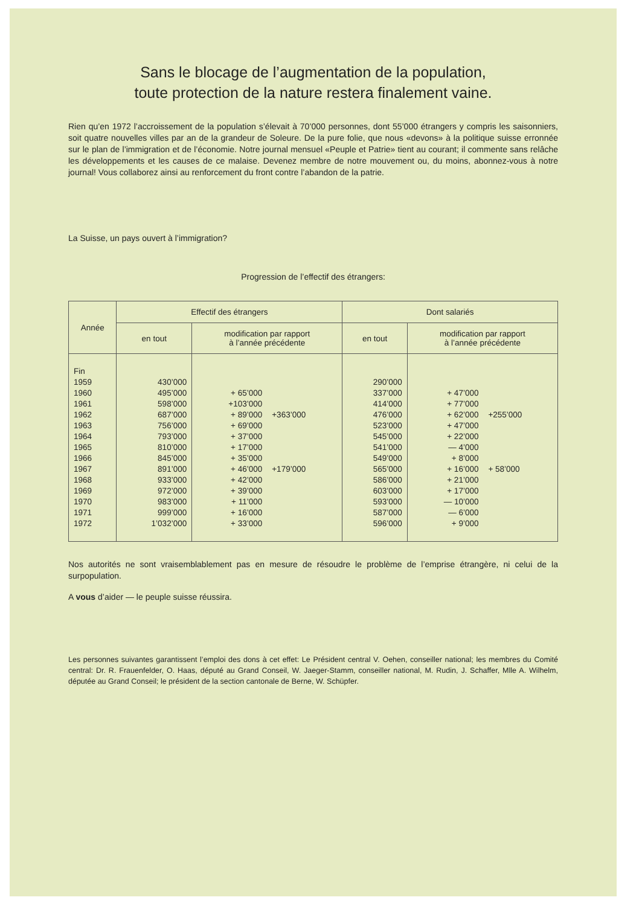Sans le blocage de l’augmentation de la population,
toute protection de la nature restera finalement vaine.
Rien qu’en 1972 l’accroissement de la population s’élevait à 70’000 personnes, dont 55’000 étrangers y compris les saisonniers, soit quatre nouvelles villes par an de la grandeur de Soleure. De la pure folie, que nous «devons» à la politique suisse erronnée sur le plan de l’immigration et de l’économie. Notre journal mensuel «Peuple et Patrie» tient au courant; il commente sans relâche les développements et les causes de ce malaise. Devenez membre de notre mouvement ou, du moins, abonnez-vous à notre journal! Vous collaborez ainsi au renforcement du front contre l’abandon de la patrie.
La Suisse, un pays ouvert à l’immigration?
Progression de l’effectif des étrangers:
| Année | Effectif des étrangers | | | Dont salariés | | |
| --- | --- | --- | --- | --- | --- | --- |
| | en tout | modification par rapport à l’année précédente | | en tout | modification par rapport à l’année précédente | |
| Fin 1959 1960 1961 1962 1963 1964 1965 1966 1967 1968 1969 1970 1971 1972 | 430’000 495’000 598’000 687’000 756’000 793’000 810’000 845’000 891’000 933’000 972’000 983’000 999’000 1’032’000 | + 65’000 +103’000 + 89’000 + 69’000 + 37’000 + 17’000 + 35’000 + 46’000 + 42’000 + 39’000 + 11’000 + 16’000 + 33’000 | +363’000 +179’000 | 290’000 337’000 414’000 476’000 523’000 545’000 541’000 549’000 565’000 586’000 603’000 593’000 587’000 596’000 | + 47’000 + 77’000 + 62’000 + 47’000 + 22’000 — 4’000 + 8’000 + 16’000 + 21’000 + 17’000 — 10’000 — 6’000 + 9’000 | +255’000 + 58’000 |
Nos autorités ne sont vraisemblablement pas en mesure de résoudre le problème de l’emprise étrangère, ni celui de la surpopulation.
A vous d’aider — le peuple suisse réussira.
Les personnes suivantes garantissent l’emploi des dons à cet effet: Le Président central V. Oehen, conseiller national; les membres du Comité central: Dr. R. Frauenfelder, O. Haas, député au Grand Conseil, W. Jaeger-Stamm, conseiller national, M. Rudin, J. Schaffer, Mlle A. Wilhelm, députée au Grand Conseil; le président de la section cantonale de Berne, W. Schüpfer.